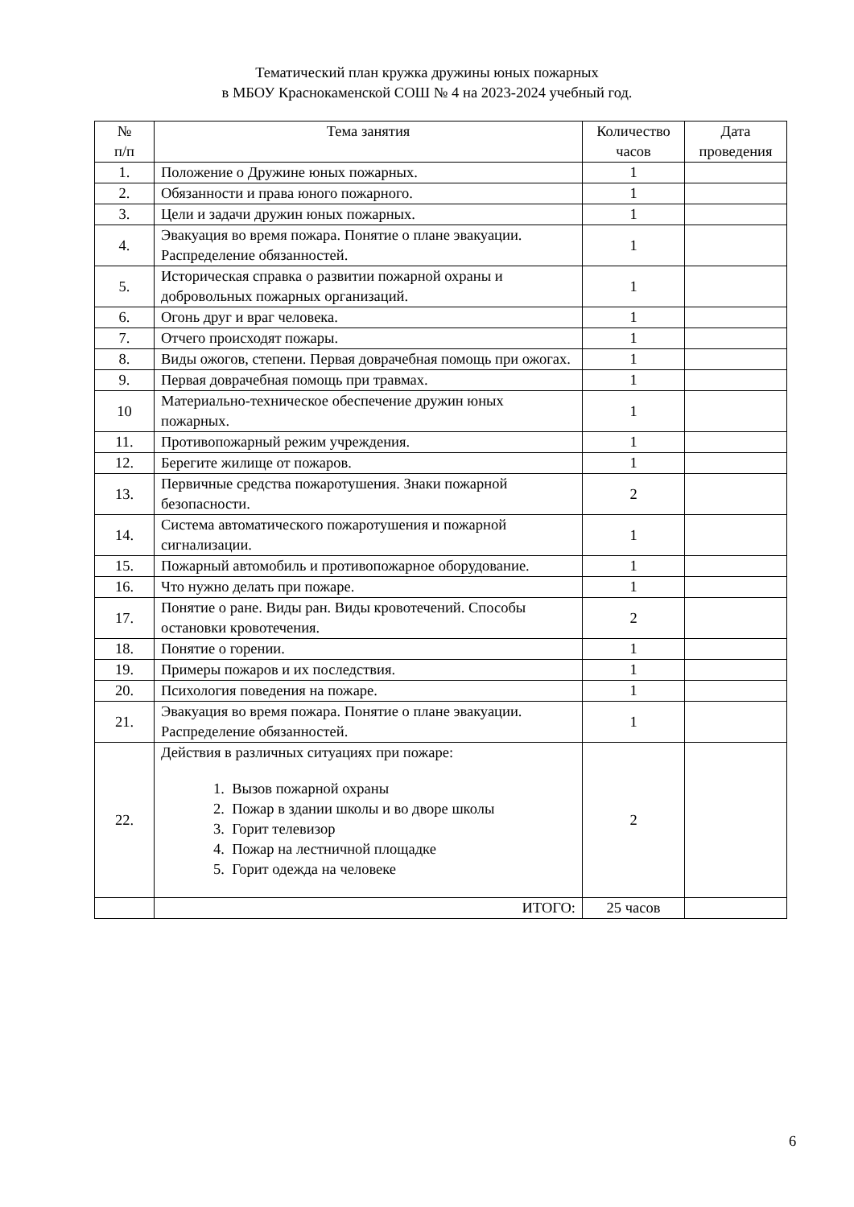Тематический план кружка дружины юных пожарных
в МБОУ Краснокаменской СОШ № 4 на 2023-2024 учебный год.
| № п/п | Тема занятия | Количество часов | Дата проведения |
| --- | --- | --- | --- |
| 1. | Положение о Дружине юных пожарных. | 1 | |
| 2. | Обязанности и права юного пожарного. | 1 | |
| 3. | Цели и задачи дружин юных пожарных. | 1 | |
| 4. | Эвакуация во время пожара. Понятие о плане эвакуации. Распределение обязанностей. | 1 | |
| 5. | Историческая справка о развитии пожарной охраны и добровольных пожарных организаций. | 1 | |
| 6. | Огонь друг и враг человека. | 1 | |
| 7. | Отчего происходят пожары. | 1 | |
| 8. | Виды ожогов, степени. Первая доврачебная помощь при ожогах. | 1 | |
| 9. | Первая доврачебная помощь при травмах. | 1 | |
| 10 | Материально-техническое обеспечение дружин юных пожарных. | 1 | |
| 11. | Противопожарный режим учреждения. | 1 | |
| 12. | Берегите жилище от пожаров. | 1 | |
| 13. | Первичные средства пожаротушения. Знаки пожарной безопасности. | 2 | |
| 14. | Система автоматического пожаротушения и пожарной сигнализации. | 1 | |
| 15. | Пожарный автомобиль и противопожарное оборудование. | 1 | |
| 16. | Что нужно делать при пожаре. | 1 | |
| 17. | Понятие о ране. Виды ран. Виды кровотечений. Способы остановки кровотечения. | 2 | |
| 18. | Понятие о горении. | 1 | |
| 19. | Примеры пожаров и их последствия. | 1 | |
| 20. | Психология поведения на пожаре. | 1 | |
| 21. | Эвакуация во время пожара. Понятие о плане эвакуации. Распределение обязанностей. | 1 | |
| 22. | Действия в различных ситуациях при пожаре: 1. Вызов пожарной охраны 2. Пожар в здании школы и во дворе школы 3. Горит телевизор 4. Пожар на лестничной площадке 5. Горит одежда на человеке | 2 | |
| | ИТОГО: | 25 часов | |
6